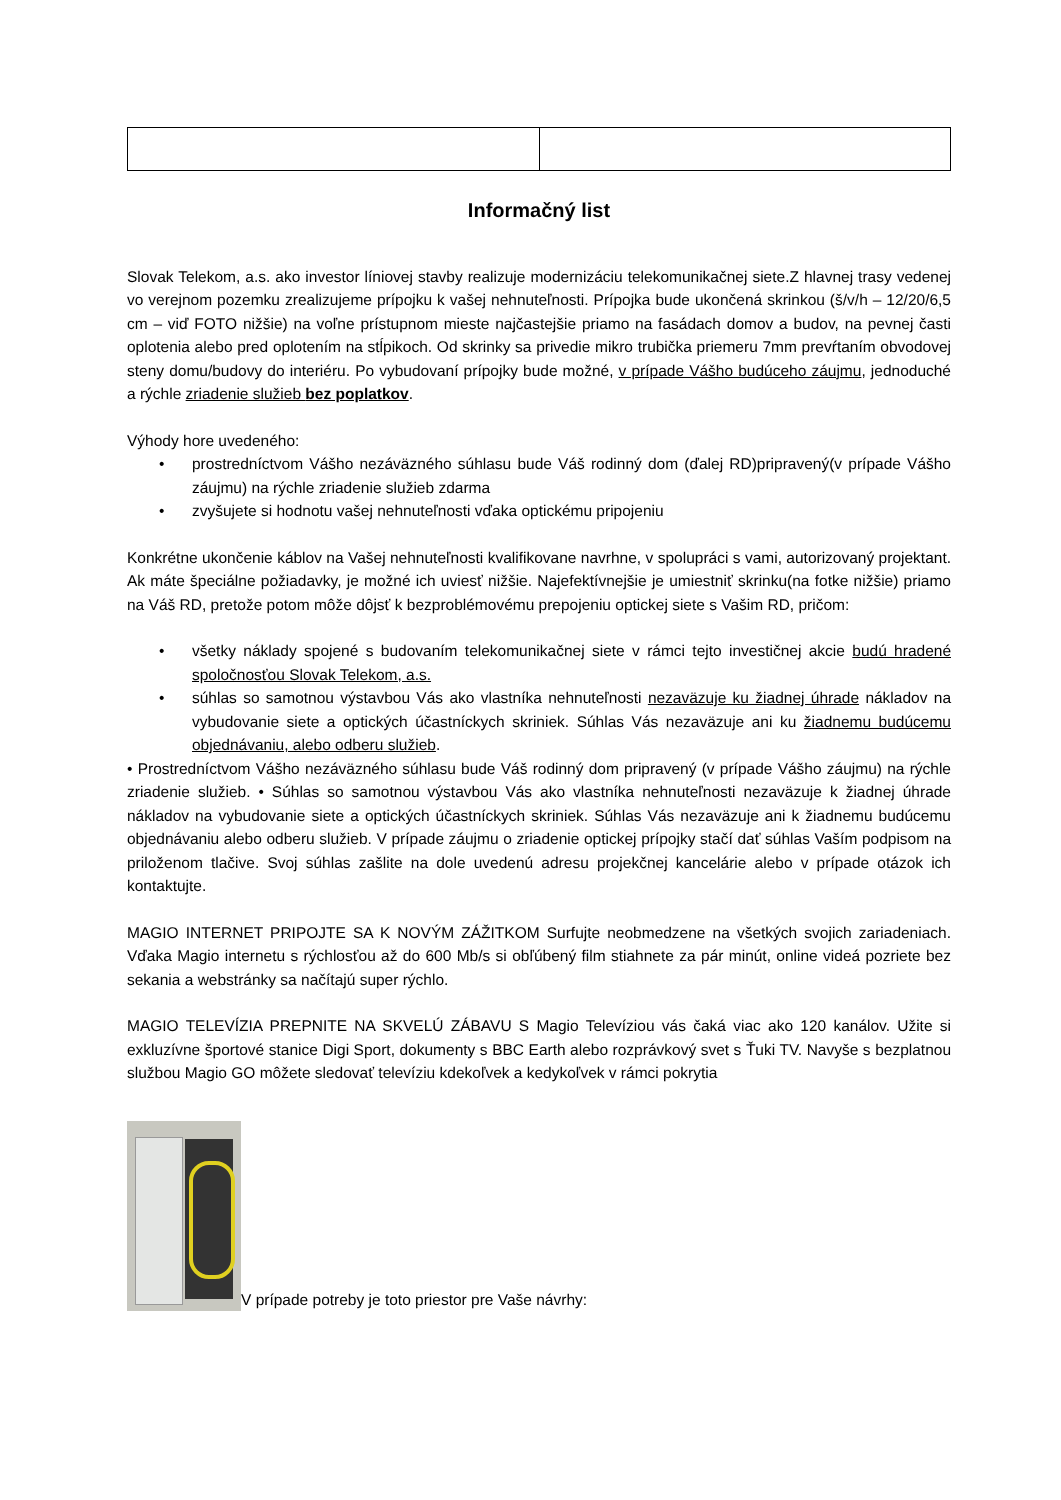Informačný list
Slovak Telekom, a.s. ako investor líniovej stavby realizuje modernizáciu telekomunikačnej siete.Z hlavnej trasy vedenej vo verejnom pozemku zrealizujeme prípojku k vašej nehnuteľnosti. Prípojka bude ukončená skrinkou (š/v/h – 12/20/6,5 cm – viď FOTO nižšie) na voľne prístupnom mieste najčastejšie priamo na fasádach domov a budov, na pevnej časti oplotenia alebo pred oplotením na stĺpikoch. Od skrinky sa privedie mikro trubička priemeru 7mm prevŕtaním obvodovej steny domu/budovy do interiéru. Po vybudovaní prípojky bude možné, v prípade Vášho budúceho záujmu, jednoduché a rýchle zriadenie služieb bez poplatkov.
Výhody hore uvedeného:
• prostredníctvom Vášho nezáväzného súhlasu bude Váš rodinný dom (ďalej RD)pripravený(v prípade Vášho záujmu) na rýchle zriadenie služieb zdarma
• zvyšujete si hodnotu vašej nehnuteľnosti vďaka optickému pripojeniu
Konkrétne ukončenie káblov na Vašej nehnuteľnosti kvalifikovane navrhne, v spolupráci s vami, autorizovaný projektant. Ak máte špeciálne požiadavky, je možné ich uviesť nižšie. Najefektívnejšie je umiestniť skrinku(na fotke nižšie) priamo na Váš RD, pretože potom môže dôjsť k bezproblémovému prepojeniu optickej siete s Vašim RD, pričom:
• všetky náklady spojené s budovaním telekomunikačnej siete v rámci tejto investičnej akcie budú hradené spoločnosťou Slovak Telekom, a.s.
• súhlas so samotnou výstavbou Vás ako vlastníka nehnuteľnosti nezaväzuje ku žiadnej úhrade nákladov na vybudovanie siete a optických účastníckych skriniek. Súhlas Vás nezaväzuje ani ku žiadnemu budúcemu objednávaniu, alebo odberu služieb.
• Prostredníctvom Vášho nezáväzného súhlasu bude Váš rodinný dom pripravený (v prípade Vášho záujmu) na rýchle zriadenie služieb. • Súhlas so samotnou výstavbou Vás ako vlastníka nehnuteľnosti nezaväzuje k žiadnej úhrade nákladov na vybudovanie siete a optických účastníckych skriniek. Súhlas Vás nezaväzuje ani k žiadnemu budúcemu objednávaniu alebo odberu služieb. V prípade záujmu o zriadenie optickej prípojky stačí dať súhlas Vaším podpisom na priloženom tlačive. Svoj súhlas zašlite na dole uvedenú adresu projekčnej kancelárie alebo v prípade otázok ich kontaktujte.
MAGIO INTERNET PRIPOJTE SA K NOVÝM ZÁŽITKOM Surfujte neobmedzene na všetkých svojich zariadeniach. Vďaka Magio internetu s rýchlosťou až do 600 Mb/s si obľúbený film stiahnete za pár minút, online videá pozriete bez sekania a webstránky sa načítajú super rýchlo.
MAGIO TELEVÍZIA PREPNITE NA SKVELÚ ZÁBAVU S Magio Televíziou vás čaká viac ako 120 kanálov. Užite si exkluzívne športové stanice Digi Sport, dokumenty s BBC Earth alebo rozprávkový svet s Ťuki TV. Navyše s bezplatnou službou Magio GO môžete sledovať televíziu kdekoľvek a kedykoľvek v rámci pokrytia
V prípade potreby je toto priestor pre Vaše návrhy: